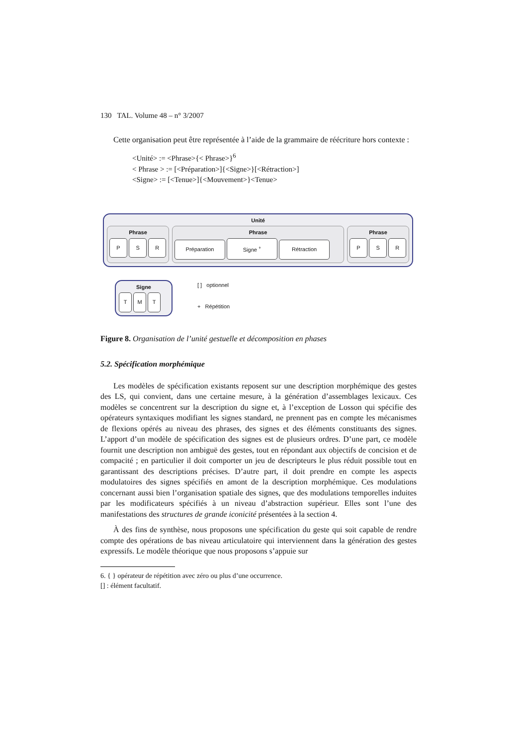130 TAL. Volume 48 – n° 3/2007
Cette organisation peut être représentée à l’aide de la grammaire de réécriture hors contexte :
<Unité> := <Phrase>{< Phrase>}<sup>6</sup>
< Phrase > := [<Préparation>]{<Signe>}[<Rétraction>]
<Signe> := [<Tenue>]{<Mouvement>}<Tenue>
Unité
Phrase
P S R
Phrase
Préparation Signe <sup>+</sup> Rétraction
Phrase
P S R
Signe
T M T
[ ] optionnel
+ Répétition
Figure 8. Organisation de l’unité gestuelle et décomposition en phases
5.2. Spécification morphémique
Les modèles de spécification existants reposent sur une description morphémique des gestes des LS, qui convient, dans une certaine mesure, à la génération d’assemblages lexicaux. Ces modèles se concentrent sur la description du signe et, à l’exception de Losson qui spécifie des opérateurs syntaxiques modifiant les signes standard, ne prennent pas en compte les mécanismes de flexions opérés au niveau des phrases, des signes et des éléments constituants des signes. L’apport d’un modèle de spécification des signes est de plusieurs ordres. D’une part, ce modèle fournit une description non ambiguë des gestes, tout en répondant aux objectifs de concision et de compacité ; en particulier il doit comporter un jeu de descripteurs le plus réduit possible tout en garantissant des descriptions précises. D’autre part, il doit prendre en compte les aspects modulatoires des signes spécifiés en amont de la description morphémique. Ces modulations concernant aussi bien l’organisation spatiale des signes, que des modulations temporelles induites par les modificateurs spécifiés à un niveau d’abstraction supérieur. Elles sont l’une des manifestations des structures de grande iconicité présentées à la section 4.
À des fins de synthèse, nous proposons une spécification du geste qui soit capable de rendre compte des opérations de bas niveau articulatoire qui interviennent dans la génération des gestes expressifs. Le modèle théorique que nous proposons s’appuie sur
6. { } opérateur de répétition avec zéro ou plus d’une occurrence.
[] : élément facultatif.